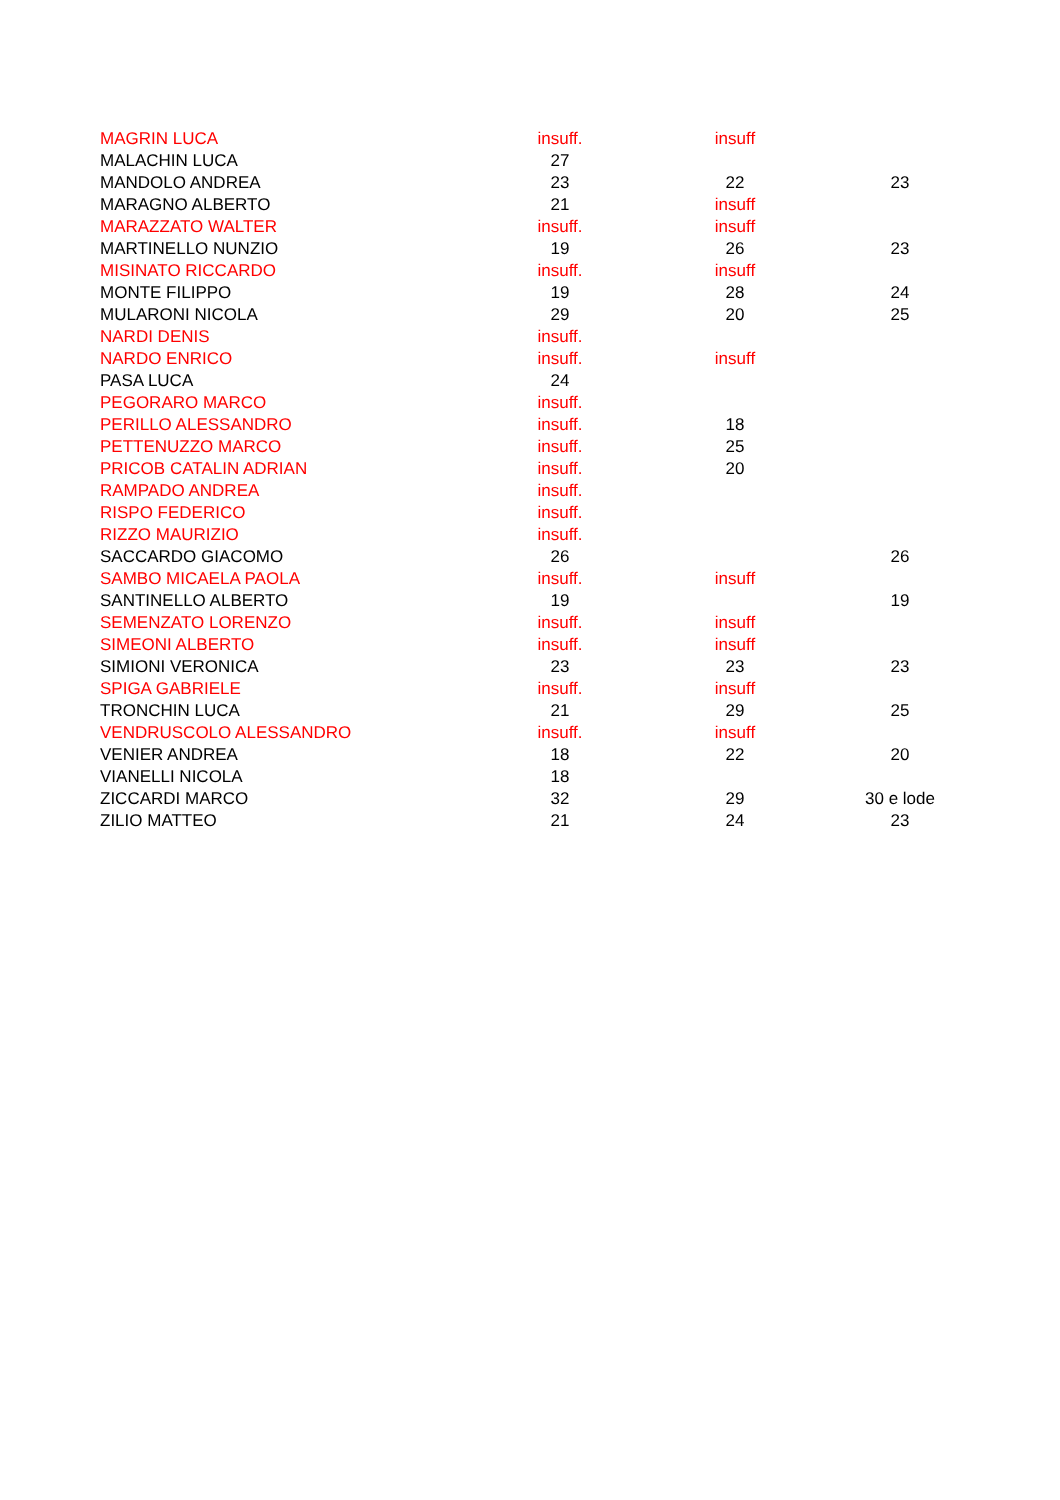| MAGRIN LUCA | insuff. | insuff | |
| MALACHIN LUCA | 27 | | |
| MANDOLO ANDREA | 23 | 22 | 23 |
| MARAGNO ALBERTO | 21 | insuff | |
| MARAZZATO WALTER | insuff. | insuff | |
| MARTINELLO NUNZIO | 19 | 26 | 23 |
| MISINATO RICCARDO | insuff. | insuff | |
| MONTE FILIPPO | 19 | 28 | 24 |
| MULARONI NICOLA | 29 | 20 | 25 |
| NARDI DENIS | insuff. | | |
| NARDO ENRICO | insuff. | insuff | |
| PASA LUCA | 24 | | |
| PEGORARO MARCO | insuff. | | |
| PERILLO ALESSANDRO | insuff. | 18 | |
| PETTENUZZO MARCO | insuff. | 25 | |
| PRICOB CATALIN ADRIAN | insuff. | 20 | |
| RAMPADO ANDREA | insuff. | | |
| RISPO FEDERICO | insuff. | | |
| RIZZO MAURIZIO | insuff. | | |
| SACCARDO GIACOMO | 26 | | 26 |
| SAMBO MICAELA PAOLA | insuff. | insuff | |
| SANTINELLO ALBERTO | 19 | | 19 |
| SEMENZATO LORENZO | insuff. | insuff | |
| SIMEONI ALBERTO | insuff. | insuff | |
| SIMIONI VERONICA | 23 | 23 | 23 |
| SPIGA GABRIELE | insuff. | insuff | |
| TRONCHIN LUCA | 21 | 29 | 25 |
| VENDRUSCOLO ALESSANDRO | insuff. | insuff | |
| VENIER ANDREA | 18 | 22 | 20 |
| VIANELLI NICOLA | 18 | | |
| ZICCARDI MARCO | 32 | 29 | 30 e lode |
| ZILIO MATTEO | 21 | 24 | 23 |